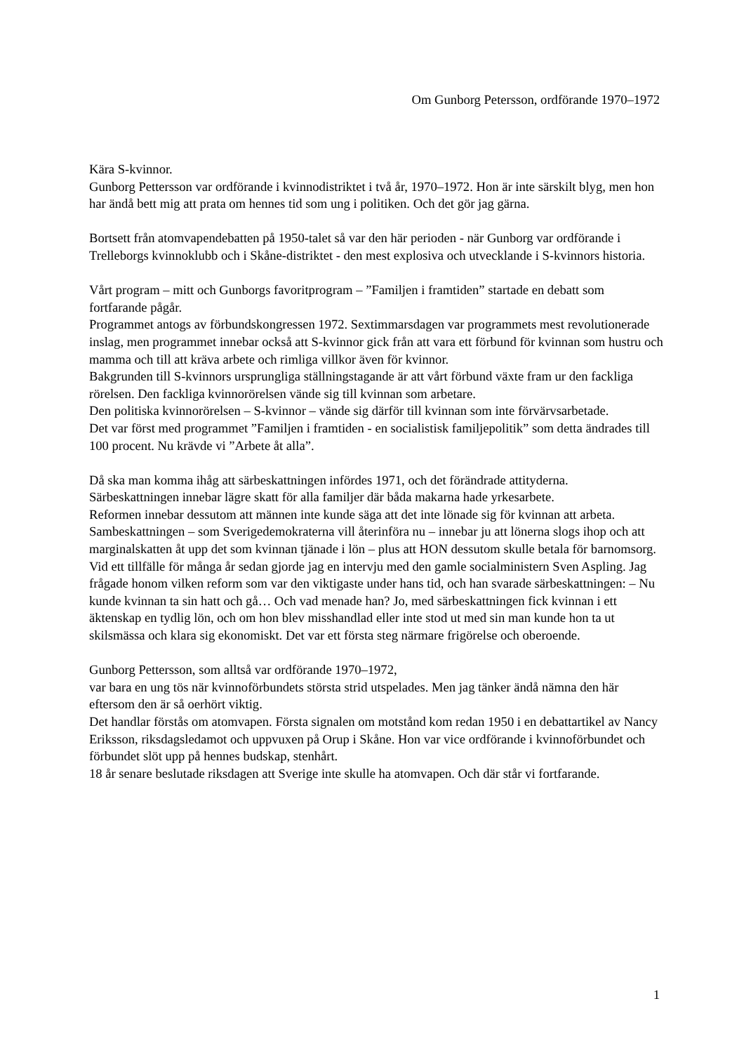Om Gunborg Petersson, ordförande 1970–1972
Kära S-kvinnor.
Gunborg Pettersson var ordförande i kvinnodistriktet i två år, 1970–1972. Hon är inte särskilt blyg, men hon har ändå bett mig att prata om hennes tid som ung i politiken. Och det gör jag gärna.
Bortsett från atomvapendebatten på 1950-talet så var den här perioden - när Gunborg var ordförande i Trelleborgs kvinnoklubb och i Skåne-distriktet - den mest explosiva och utvecklande i S-kvinnors historia.
Vårt program – mitt och Gunborgs favoritprogram – ”Familjen i framtiden” startade en debatt som fortfarande pågår.
Programmet antogs av förbundskongressen 1972. Sextimmarsdagen var programmets mest revolutionerade inslag, men programmet innebar också att S-kvinnor gick från att vara ett förbund för kvinnan som hustru och mamma och till att kräva arbete och rimliga villkor även för kvinnor.
Bakgrunden till S-kvinnors ursprungliga ställningstagande är att vårt förbund växte fram ur den fackliga rörelsen. Den fackliga kvinnorörelsen vände sig till kvinnan som arbetare.
Den politiska kvinnorörelsen – S-kvinnor – vände sig därför till kvinnan som inte förvärvsarbetade.
Det var först med programmet ”Familjen i framtiden - en socialistisk familjepolitik” som detta ändrades till 100 procent. Nu krävde vi ”Arbete åt alla”.
Då ska man komma ihåg att särbeskattningen infördes 1971, och det förändrade attityderna.
Särbeskattningen innebar lägre skatt för alla familjer där båda makarna hade yrkesarbete.
Reformen innebar dessutom att männen inte kunde säga att det inte lönade sig för kvinnan att arbeta.
Sambeskattningen – som Sverigedemokraterna vill återinföra nu – innebar ju att lönerna slogs ihop och att marginalskatten åt upp det som kvinnan tjänade i lön – plus att HON dessutom skulle betala för barnomsorg.
Vid ett tillfälle för många år sedan gjorde jag en intervju med den gamle socialministern Sven Aspling. Jag frågade honom vilken reform som var den viktigaste under hans tid, och han svarade särbeskattningen: – Nu kunde kvinnan ta sin hatt och gå… Och vad menade han? Jo, med särbeskattningen fick kvinnan i ett äktenskap en tydlig lön, och om hon blev misshandlad eller inte stod ut med sin man kunde hon ta ut skilsmässa och klara sig ekonomiskt. Det var ett första steg närmare frigörelse och oberoende.
Gunborg Pettersson, som alltså var ordförande 1970–1972,
var bara en ung tös när kvinnoförbundets största strid utspelades. Men jag tänker ändå nämna den här eftersom den är så oerhört viktig.
Det handlar förstås om atomvapen. Första signalen om motstånd kom redan 1950 i en debattartikel av Nancy Eriksson, riksdagsledamot och uppvuxen på Orup i Skåne. Hon var vice ordförande i kvinnoförbundet och förbundet slöt upp på hennes budskap, stenhårt.
18 år senare beslutade riksdagen att Sverige inte skulle ha atomvapen. Och där står vi fortfarande.
1